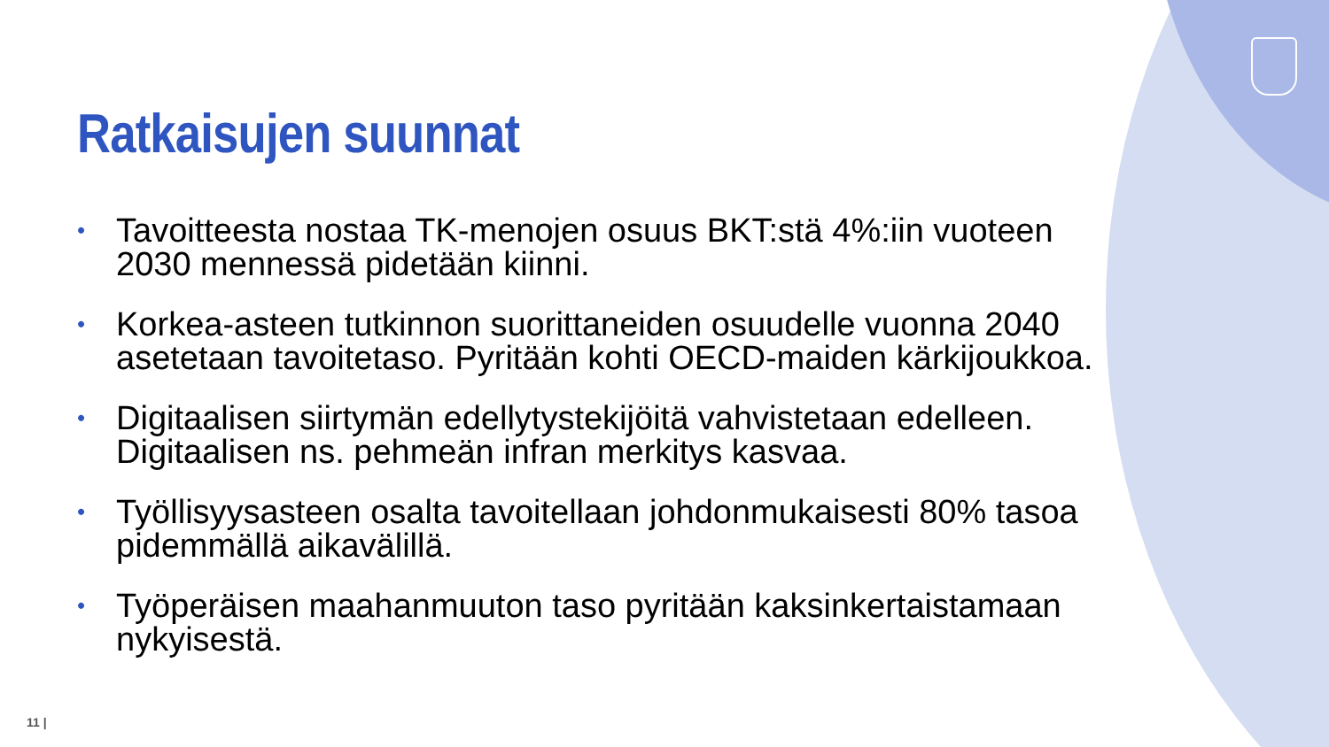Ratkaisujen suunnat
• Tavoitteesta nostaa TK-menojen osuus BKT:stä 4%:iin vuoteen 2030 mennessä pidetään kiinni.
• Korkea-asteen tutkinnon suorittaneiden osuudelle vuonna 2040 asetetaan tavoitetaso. Pyritään kohti OECD-maiden kärkijoukkoa.
• Digitaalisen siirtymän edellytystekijöitä vahvistetaan edelleen. Digitaalisen ns. pehmeän infran merkitys kasvaa.
• Työllisyysasteen osalta tavoitellaan johdonmukaisesti 80% tasoa pidemmällä aikavälillä.
• Työperäisen maahanmuuton taso pyritään kaksinkertaistamaan nykyisestä.
11 |